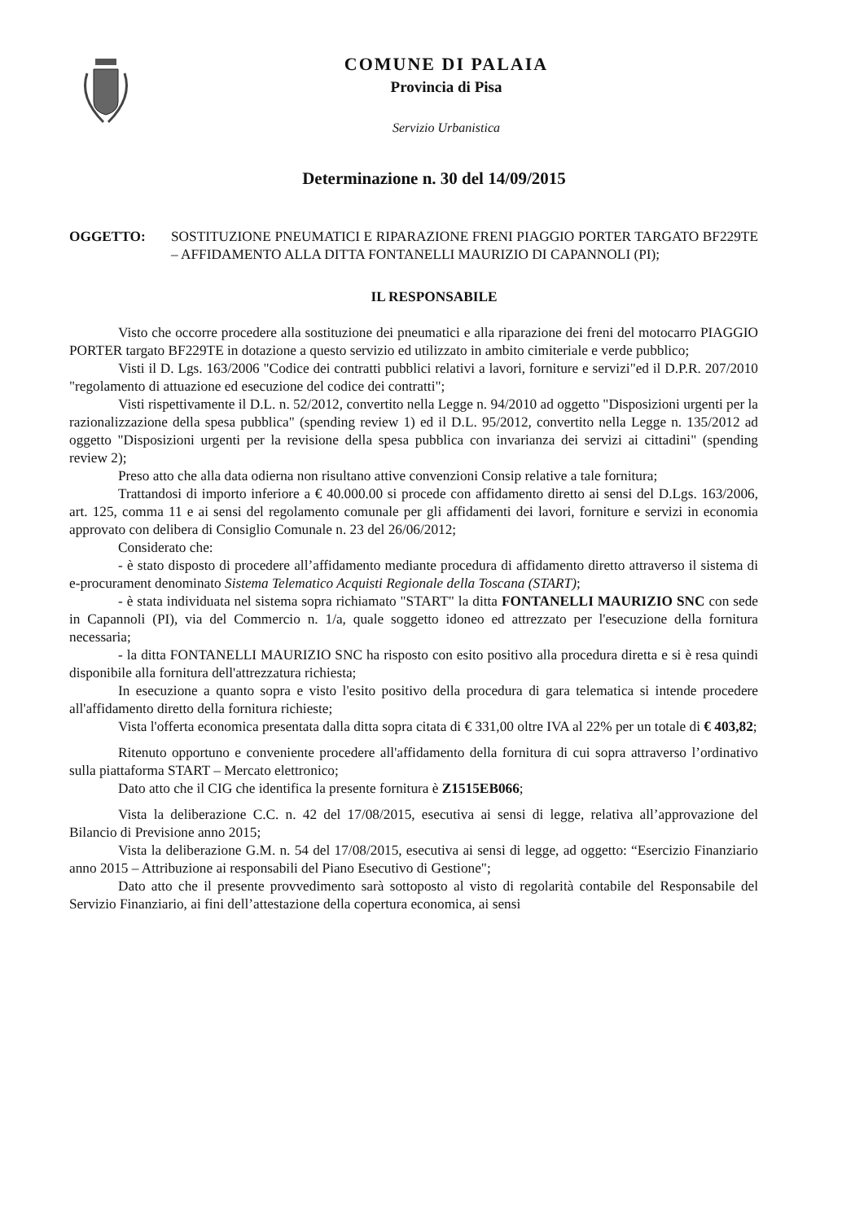COMUNE DI PALAIA
Provincia di Pisa
Servizio Urbanistica
Determinazione n. 30 del 14/09/2015
OGGETTO: SOSTITUZIONE PNEUMATICI E RIPARAZIONE FRENI PIAGGIO PORTER TARGATO BF229TE – AFFIDAMENTO ALLA DITTA FONTANELLI MAURIZIO DI CAPANNOLI (PI);
IL RESPONSABILE
Visto che occorre procedere alla sostituzione dei pneumatici e alla riparazione dei freni del motocarro PIAGGIO PORTER targato BF229TE in dotazione a questo servizio ed utilizzato in ambito cimiteriale e verde pubblico;
Visti il D. Lgs. 163/2006 "Codice dei contratti pubblici relativi a lavori, forniture e servizi"ed il D.P.R. 207/2010 "regolamento di attuazione ed esecuzione del codice dei contratti";
Visti rispettivamente il D.L. n. 52/2012, convertito nella Legge n. 94/2010 ad oggetto "Disposizioni urgenti per la razionalizzazione della spesa pubblica" (spending review 1) ed il D.L. 95/2012, convertito nella Legge n. 135/2012 ad oggetto "Disposizioni urgenti per la revisione della spesa pubblica con invarianza dei servizi ai cittadini" (spending review 2);
Preso atto che alla data odierna non risultano attive convenzioni Consip relative a tale fornitura;
Trattandosi di importo inferiore a € 40.000.00 si procede con affidamento diretto ai sensi del D.Lgs. 163/2006, art. 125, comma 11 e ai sensi del regolamento comunale per gli affidamenti dei lavori, forniture e servizi in economia approvato con delibera di Consiglio Comunale n. 23 del 26/06/2012;
Considerato che:
- è stato disposto di procedere all’affidamento mediante procedura di affidamento diretto attraverso il sistema di e-procurament denominato Sistema Telematico Acquisti Regionale della Toscana (START);
- è stata individuata nel sistema sopra richiamato "START" la ditta FONTANELLI MAURIZIO SNC con sede in Capannoli (PI), via del Commercio n. 1/a, quale soggetto idoneo ed attrezzato per l'esecuzione della fornitura necessaria;
- la ditta FONTANELLI MAURIZIO SNC ha risposto con esito positivo alla procedura diretta e si è resa quindi disponibile alla fornitura dell'attrezzatura richiesta;
In esecuzione a quanto sopra e visto l'esito positivo della procedura di gara telematica si intende procedere all'affidamento diretto della fornitura richieste;
Vista l'offerta economica presentata dalla ditta sopra citata di € 331,00 oltre IVA al 22% per un totale di € 403,82;
Ritenuto opportuno e conveniente procedere all'affidamento della fornitura di cui sopra attraverso l’ordinativo sulla piattaforma START – Mercato elettronico;
Dato atto che il CIG che identifica la presente fornitura è Z1515EB066;
Vista la deliberazione C.C. n. 42 del 17/08/2015, esecutiva ai sensi di legge, relativa all’approvazione del Bilancio di Previsione anno 2015;
Vista la deliberazione G.M. n. 54 del 17/08/2015, esecutiva ai sensi di legge, ad oggetto: “Esercizio Finanziario anno 2015 – Attribuzione ai responsabili del Piano Esecutivo di Gestione";
Dato atto che il presente provvedimento sarà sottoposto al visto di regolarità contabile del Responsabile del Servizio Finanziario, ai fini dell’attestazione della copertura economica, ai sensi